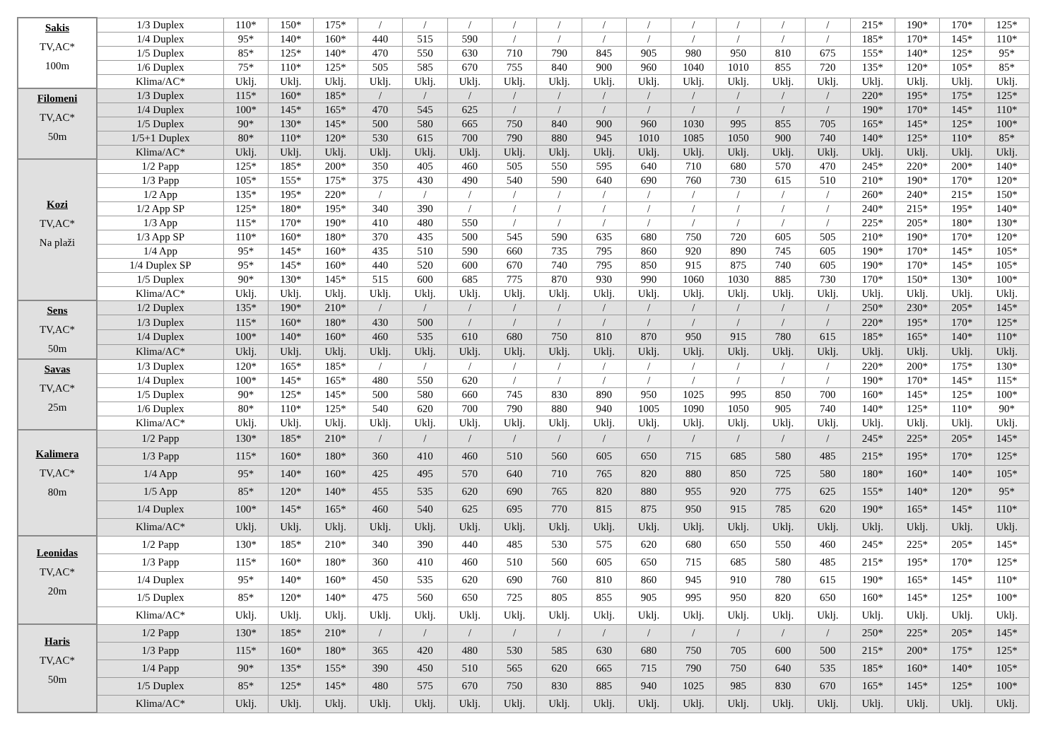| Sakis TV,AC* 100m | 1/3 Duplex | 110* | 150* | 175* | / | / | / | / | / | / | / | / | / | / | / | 215* | 190* | 170* | 125* |
| | 1/4 Duplex | 95* | 140* | 160* | 440 | 515 | 590 | / | / | / | / | / | / | / | / | 185* | 170* | 145* | 110* |
| | 1/5 Duplex | 85* | 125* | 140* | 470 | 550 | 630 | 710 | 790 | 845 | 905 | 980 | 950 | 810 | 675 | 155* | 140* | 125* | 95* |
| | 1/6 Duplex | 75* | 110* | 125* | 505 | 585 | 670 | 755 | 840 | 900 | 960 | 1040 | 1010 | 855 | 720 | 135* | 120* | 105* | 85* |
| | Klima/AC* | Uklj. | Uklj. | Uklj. | Uklj. | Uklj. | Uklj. | Uklj. | Uklj. | Uklj. | Uklj. | Uklj. | Uklj. | Uklj. | Uklj. | Uklj. | Uklj. | Uklj. | Uklj. |
| Filomeni TV,AC* 50m | 1/3 Duplex | 115* | 160* | 185* | / | / | / | / | / | / | / | / | / | / | / | 220* | 195* | 175* | 125* |
| | 1/4 Duplex | 100* | 145* | 165* | 470 | 545 | 625 | / | / | / | / | / | / | / | / | 190* | 170* | 145* | 110* |
| | 1/5 Duplex | 90* | 130* | 145* | 500 | 580 | 665 | 750 | 840 | 900 | 960 | 1030 | 995 | 855 | 705 | 165* | 145* | 125* | 100* |
| | 1/5+1 Duplex | 80* | 110* | 120* | 530 | 615 | 700 | 790 | 880 | 945 | 1010 | 1085 | 1050 | 900 | 740 | 140* | 125* | 110* | 85* |
| | Klima/AC* | Uklj. | Uklj. | Uklj. | Uklj. | Uklj. | Uklj. | Uklj. | Uklj. | Uklj. | Uklj. | Uklj. | Uklj. | Uklj. | Uklj. | Uklj. | Uklj. | Uklj. | Uklj. |
| Kozi TV,AC* Na plaži | 1/2 Papp | 125* | 185* | 200* | 350 | 405 | 460 | 505 | 550 | 595 | 640 | 710 | 680 | 570 | 470 | 245* | 220* | 200* | 140* |
| | 1/3 Papp | 105* | 155* | 175* | 375 | 430 | 490 | 540 | 590 | 640 | 690 | 760 | 730 | 615 | 510 | 210* | 190* | 170* | 120* |
| | 1/2 App | 135* | 195* | 220* | / | / | / | / | / | / | / | / | / | / | / | 260* | 240* | 215* | 150* |
| | 1/2 App SP | 125* | 180* | 195* | 340 | 390 | / | / | / | / | / | / | / | / | / | 240* | 215* | 195* | 140* |
| | 1/3 App | 115* | 170* | 190* | 410 | 480 | 550 | / | / | / | / | / | / | / | / | 225* | 205* | 180* | 130* |
| | 1/3 App SP | 110* | 160* | 180* | 370 | 435 | 500 | 545 | 590 | 635 | 680 | 750 | 720 | 605 | 505 | 210* | 190* | 170* | 120* |
| | 1/4 App | 95* | 145* | 160* | 435 | 510 | 590 | 660 | 735 | 795 | 860 | 920 | 890 | 745 | 605 | 190* | 170* | 145* | 105* |
| | 1/4 Duplex SP | 95* | 145* | 160* | 440 | 520 | 600 | 670 | 740 | 795 | 850 | 915 | 875 | 740 | 605 | 190* | 170* | 145* | 105* |
| | 1/5 Duplex | 90* | 130* | 145* | 515 | 600 | 685 | 775 | 870 | 930 | 990 | 1060 | 1030 | 885 | 730 | 170* | 150* | 130* | 100* |
| | Klima/AC* | Uklj. | Uklj. | Uklj. | Uklj. | Uklj. | Uklj. | Uklj. | Uklj. | Uklj. | Uklj. | Uklj. | Uklj. | Uklj. | Uklj. | Uklj. | Uklj. | Uklj. | Uklj. |
| Sens TV,AC* 50m | 1/2 Duplex | 135* | 190* | 210* | / | / | / | / | / | / | / | / | / | / | / | 250* | 230* | 205* | 145* |
| | 1/3 Duplex | 115* | 160* | 180* | 430 | 500 | / | / | / | / | / | / | / | / | / | 220* | 195* | 170* | 125* |
| | 1/4 Duplex | 100* | 140* | 160* | 460 | 535 | 610 | 680 | 750 | 810 | 870 | 950 | 915 | 780 | 615 | 185* | 165* | 140* | 110* |
| | Klima/AC* | Uklj. | Uklj. | Uklj. | Uklj. | Uklj. | Uklj. | Uklj. | Uklj. | Uklj. | Uklj. | Uklj. | Uklj. | Uklj. | Uklj. | Uklj. | Uklj. | Uklj. | Uklj. |
| Savas TV,AC* 25m | 1/3 Duplex | 120* | 165* | 185* | / | / | / | / | / | / | / | / | / | / | / | 220* | 200* | 175* | 130* |
| | 1/4 Duplex | 100* | 145* | 165* | 480 | 550 | 620 | / | / | / | / | / | / | / | / | 190* | 170* | 145* | 115* |
| | 1/5 Duplex | 90* | 125* | 145* | 500 | 580 | 660 | 745 | 830 | 890 | 950 | 1025 | 995 | 850 | 700 | 160* | 145* | 125* | 100* |
| | 1/6 Duplex | 80* | 110* | 125* | 540 | 620 | 700 | 790 | 880 | 940 | 1005 | 1090 | 1050 | 905 | 740 | 140* | 125* | 110* | 90* |
| | Klima/AC* | Uklj. | Uklj. | Uklj. | Uklj. | Uklj. | Uklj. | Uklj. | Uklj. | Uklj. | Uklj. | Uklj. | Uklj. | Uklj. | Uklj. | Uklj. | Uklj. | Uklj. | Uklj. |
| Kalimera TV,AC* 80m | 1/2 Papp | 130* | 185* | 210* | / | / | / | / | / | / | / | / | / | / | / | 245* | 225* | 205* | 145* |
| | 1/3 Papp | 115* | 160* | 180* | 360 | 410 | 460 | 510 | 560 | 605 | 650 | 715 | 685 | 580 | 485 | 215* | 195* | 170* | 125* |
| | 1/4 App | 95* | 140* | 160* | 425 | 495 | 570 | 640 | 710 | 765 | 820 | 880 | 850 | 725 | 580 | 180* | 160* | 140* | 105* |
| | 1/5 App | 85* | 120* | 140* | 455 | 535 | 620 | 690 | 765 | 820 | 880 | 955 | 920 | 775 | 625 | 155* | 140* | 120* | 95* |
| | 1/4 Duplex | 100* | 145* | 165* | 460 | 540 | 625 | 695 | 770 | 815 | 875 | 950 | 915 | 785 | 620 | 190* | 165* | 145* | 110* |
| | Klima/AC* | Uklj. | Uklj. | Uklj. | Uklj. | Uklj. | Uklj. | Uklj. | Uklj. | Uklj. | Uklj. | Uklj. | Uklj. | Uklj. | Uklj. | Uklj. | Uklj. | Uklj. | Uklj. |
| Leonidas TV,AC* 20m | 1/2 Papp | 130* | 185* | 210* | 340 | 390 | 440 | 485 | 530 | 575 | 620 | 680 | 650 | 550 | 460 | 245* | 225* | 205* | 145* |
| | 1/3 Papp | 115* | 160* | 180* | 360 | 410 | 460 | 510 | 560 | 605 | 650 | 715 | 685 | 580 | 485 | 215* | 195* | 170* | 125* |
| | 1/4 Duplex | 95* | 140* | 160* | 450 | 535 | 620 | 690 | 760 | 810 | 860 | 945 | 910 | 780 | 615 | 190* | 165* | 145* | 110* |
| | 1/5 Duplex | 85* | 120* | 140* | 475 | 560 | 650 | 725 | 805 | 855 | 905 | 995 | 950 | 820 | 650 | 160* | 145* | 125* | 100* |
| | Klima/AC* | Uklj. | Uklj. | Uklj. | Uklj. | Uklj. | Uklj. | Uklj. | Uklj. | Uklj. | Uklj. | Uklj. | Uklj. | Uklj. | Uklj. | Uklj. | Uklj. | Uklj. | Uklj. |
| Haris TV,AC* 50m | 1/2 Papp | 130* | 185* | 210* | / | / | / | / | / | / | / | / | / | / | / | 250* | 225* | 205* | 145* |
| | 1/3 Papp | 115* | 160* | 180* | 365 | 420 | 480 | 530 | 585 | 630 | 680 | 750 | 705 | 600 | 500 | 215* | 200* | 175* | 125* |
| | 1/4 Papp | 90* | 135* | 155* | 390 | 450 | 510 | 565 | 620 | 665 | 715 | 790 | 750 | 640 | 535 | 185* | 160* | 140* | 105* |
| | 1/5 Duplex | 85* | 125* | 145* | 480 | 575 | 670 | 750 | 830 | 885 | 940 | 1025 | 985 | 830 | 670 | 165* | 145* | 125* | 100* |
| | Klima/AC* | Uklj. | Uklj. | Uklj. | Uklj. | Uklj. | Uklj. | Uklj. | Uklj. | Uklj. | Uklj. | Uklj. | Uklj. | Uklj. | Uklj. | Uklj. | Uklj. | Uklj. | Uklj. |